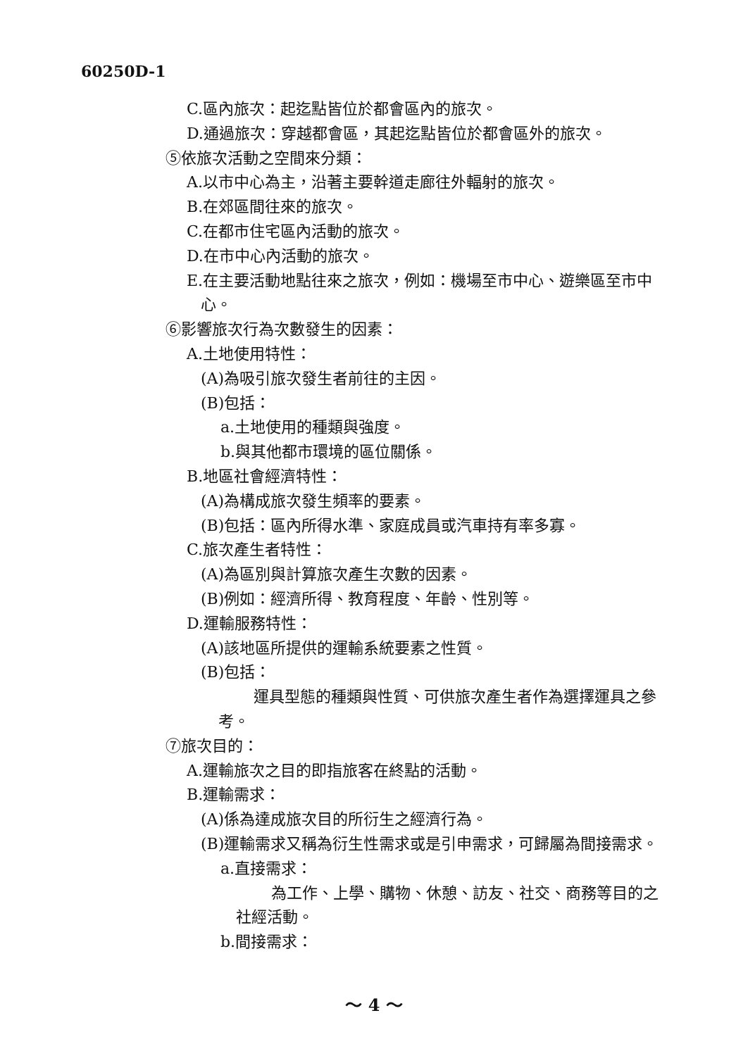60250D-1
C.區內旅次：起迄點皆位於都會區內的旅次。
D.通過旅次：穿越都會區，其起迄點皆位於都會區外的旅次。
⑤依旅次活動之空間來分類：
A.以市中心為主，沿著主要幹道走廊往外輻射的旅次。
B.在郊區間往來的旅次。
C.在都市住宅區內活動的旅次。
D.在市中心內活動的旅次。
E.在主要活動地點往來之旅次，例如：機場至市中心、遊樂區至市中心。
⑥影響旅次行為次數發生的因素：
A.土地使用特性：
(A)為吸引旅次發生者前往的主因。
(B)包括：
a.土地使用的種類與強度。
b.與其他都市環境的區位關係。
B.地區社會經濟特性：
(A)為構成旅次發生頻率的要素。
(B)包括：區內所得水準、家庭成員或汽車持有率多寡。
C.旅次產生者特性：
(A)為區別與計算旅次產生次數的因素。
(B)例如：經濟所得、教育程度、年齡、性別等。
D.運輸服務特性：
(A)該地區所提供的運輸系統要素之性質。
(B)包括：
運具型態的種類與性質、可供旅次產生者作為選擇運具之參考。
⑦旅次目的：
A.運輸旅次之目的即指旅客在終點的活動。
B.運輸需求：
(A)係為達成旅次目的所衍生之經濟行為。
(B)運輸需求又稱為衍生性需求或是引申需求，可歸屬為間接需求。
a.直接需求：
為工作、上學、購物、休憩、訪友、社交、商務等目的之社經活動。
b.間接需求：
～ 4 ～